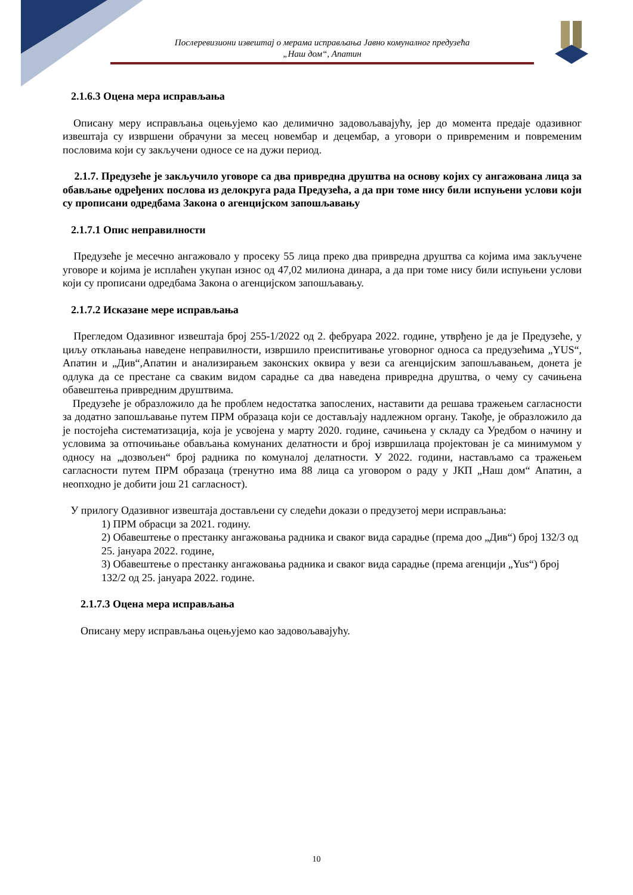Послеревизиони извештај о мерама исправљања Јавно комуналног предузећа
„Наш дом“, Апатин
2.1.6.3 Оцена мера исправљања
Описану меру исправљања оцењујемо као делимично задовољавајућу, јер до момента предаје одазивног извештаја су извршени обрачуни за месец новембар и децембар, а уговори о привременим и повременим пословима који су закључени односе се на дужи период.
2.1.7. Предузеће је закључило уговоре са два привредна друштва на основу којих су ангажована лица за обављање одређених послова из делокруга рада Предузећа, а да при томе нису били испуњени услови који су прописани одредбама Закона о агенцијском запошљавању
2.1.7.1 Опис неправилности
Предузеће је месечно ангажовало у просеку 55 лица преко два привредна друштва са којима има закључене уговоре и којима је исплаћен укупан износ од 47,02 милиона динара, а да при томе нису били испуњени услови који су прописани одредбама Закона о агенцијском запошљавању.
2.1.7.2 Исказане мере исправљања
Прегледом Одазивног извештаја број 255-1/2022 од 2. фебруара 2022. године, утврђено је да је Предузеће, у циљу отклањања наведене неправилности, извршило преиспитивање уговорног односа са предузећима „YUS“, Апатин и „Див“,Апатин и анализирањем законских оквира у вези са агенцијским запошљавањем, донета је одлука да се престане са сваким видом сарадње са два наведена привредна друштва, о чему су сачињена обавештења привредним друштвима.
Предузеће је образложило да ће проблем недостатка запослених, наставити да решава тражењем сагласности за додатно запошљавање путем ПРМ образаца који се достављају надлежном органу. Такође, је образложило да је постојећа систематизација, која је усвојена у марту 2020. године, сачињена у складу са Уредбом о начину и условима за отпочињање обављања комунаних делатности и број извршилаца пројектован је са минимумом у односу на „дозвољен“ број радника по комуналој делатности. У 2022. години, настављамо са тражењем сагласности путем ПРМ образаца (тренутно има 88 лица са уговором о раду у ЈКП „Наш дом“ Апатин, а неопходно је добити још 21 сагласност).
У прилогу Одазивног извештаја достављени су следећи докази о предузетој мери исправљања:
1) ПРМ обрасци за 2021. годину.
2) Обавештење о престанку ангажовања радника и сваког вида сарадње (према доо „Див“) број 132/3 од 25. јануара 2022. године,
3) Обавештење о престанку ангажовања радника и сваког вида сарадње (према агенцији „Yus“) број 132/2 од 25. јануара 2022. године.
2.1.7.3 Оцена мера исправљања
Описану меру исправљања оцењујемо као задовољавајућу.
10